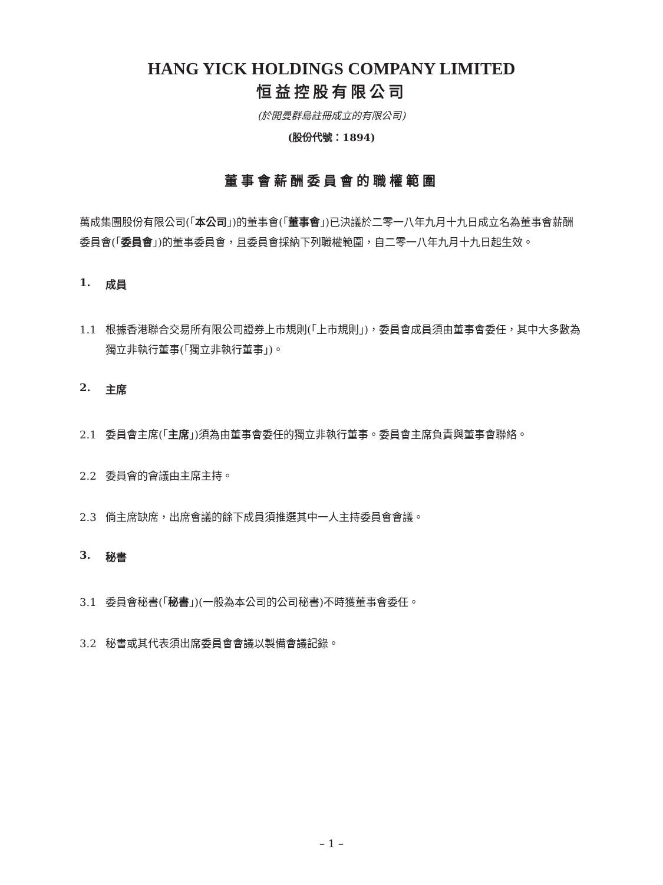HANG YICK HOLDINGS COMPANY LIMITED
恒益控股有限公司
(於開曼群島註冊成立的有限公司)
(股份代號：1894)
董事會薪酬委員會的職權範圍
萬成集團股份有限公司(「本公司」)的董事會(「董事會」)已決議於二零一八年九月十九日成立名為董事會薪酬委員會(「委員會」)的董事委員會，且委員會採納下列職權範圍，自二零一八年九月十九日起生效。
1. 成員
1.1 根據香港聯合交易所有限公司證券上市規則(「上市規則」)，委員會成員須由董事會委任，其中大多數為獨立非執行董事(「獨立非執行董事」)。
2. 主席
2.1 委員會主席(「主席」)須為由董事會委任的獨立非執行董事。委員會主席負責與董事會聯絡。
2.2 委員會的會議由主席主持。
2.3 倘主席缺席，出席會議的餘下成員須推選其中一人主持委員會會議。
3. 秘書
3.1 委員會秘書(「秘書」)(一般為本公司的公司秘書)不時獲董事會委任。
3.2 秘書或其代表須出席委員會會議以製備會議記錄。
– 1 –